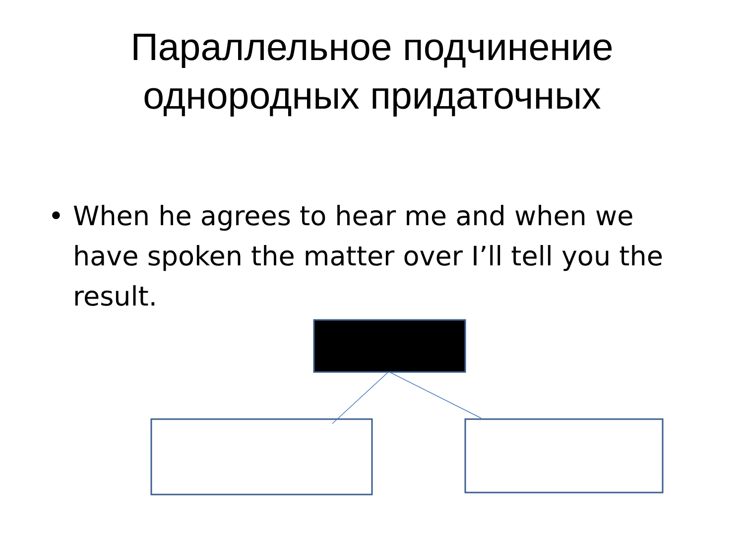Параллельное подчинение
однородных придаточных
• When he agrees to hear me and when we have spoken the matter over I’ll tell you the result.